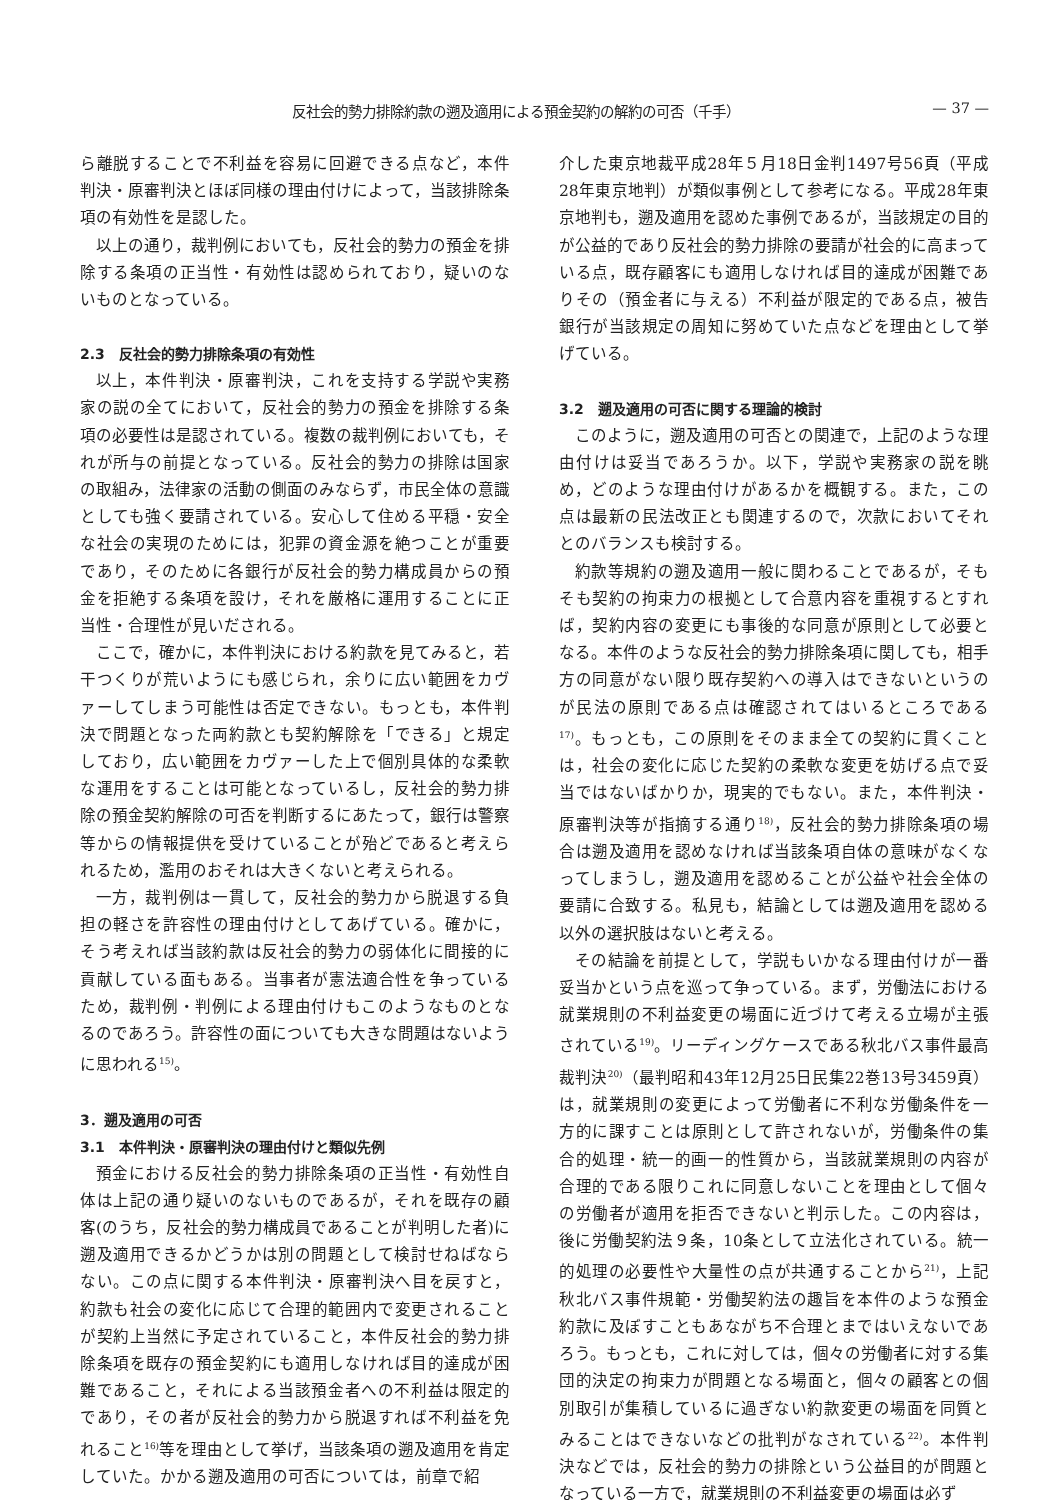反社会的勢力排除約款の遡及適用による預金契約の解約の可否（千手） — 37 —
ら離脱することで不利益を容易に回避できる点など，本件判決・原審判決とほぼ同様の理由付けによって，当該排除条項の有効性を是認した。
以上の通り，裁判例においても，反社会的勢力の預金を排除する条項の正当性・有効性は認められており，疑いのないものとなっている。
2.3　反社会的勢力排除条項の有効性
以上，本件判決・原審判決，これを支持する学説や実務家の説の全てにおいて，反社会的勢力の預金を排除する条項の必要性は是認されている。複数の裁判例においても，それが所与の前提となっている。反社会的勢力の排除は国家の取組み，法律家の活動の側面のみならず，市民全体の意識としても強く要請されている。安心して住める平穏・安全な社会の実現のためには，犯罪の資金源を絶つことが重要であり，そのために各銀行が反社会的勢力構成員からの預金を拒絶する条項を設け，それを厳格に運用することに正当性・合理性が見いだされる。
ここで，確かに，本件判決における約款を見てみると，若干つくりが荒いようにも感じられ，余りに広い範囲をカヴァーしてしまう可能性は否定できない。もっとも，本件判決で問題となった両約款とも契約解除を「できる」と規定しており，広い範囲をカヴァーした上で個別具体的な柔軟な運用をすることは可能となっているし，反社会的勢力排除の預金契約解除の可否を判断するにあたって，銀行は警察等からの情報提供を受けていることが殆どであると考えられるため，濫用のおそれは大きくないと考えられる。
一方，裁判例は一貫して，反社会的勢力から脱退する負担の軽さを許容性の理由付けとしてあげている。確かに，そう考えれば当該約款は反社会的勢力の弱体化に間接的に貢献している面もある。当事者が憲法適合性を争っているため，裁判例・判例による理由付けもこのようなものとなるのであろう。許容性の面についても大きな問題はないように思われる<sup>15)</sup>。
3．遡及適用の可否
3.1　本件判決・原審判決の理由付けと類似先例
預金における反社会的勢力排除条項の正当性・有効性自体は上記の通り疑いのないものであるが，それを既存の顧客(のうち，反社会的勢力構成員であることが判明した者)に遡及適用できるかどうかは別の問題として検討せねばならない。この点に関する本件判決・原審判決へ目を戻すと，約款も社会の変化に応じて合理的範囲内で変更されることが契約上当然に予定されていること，本件反社会的勢力排除条項を既存の預金契約にも適用しなければ目的達成が困難であること，それによる当該預金者への不利益は限定的であり，その者が反社会的勢力から脱退すれば不利益を免れること<sup>16)</sup>等を理由として挙げ，当該条項の遡及適用を肯定していた。かかる遡及適用の可否については，前章で紹
介した東京地裁平成28年５月18日金判1497号56頁（平成28年東京地判）が類似事例として参考になる。平成28年東京地判も，遡及適用を認めた事例であるが，当該規定の目的が公益的であり反社会的勢力排除の要請が社会的に高まっている点，既存顧客にも適用しなければ目的達成が困難でありその（預金者に与える）不利益が限定的である点，被告銀行が当該規定の周知に努めていた点などを理由として挙げている。
3.2　遡及適用の可否に関する理論的検討
このように，遡及適用の可否との関連で，上記のような理由付けは妥当であろうか。以下，学説や実務家の説を眺め，どのような理由付けがあるかを概観する。また，この点は最新の民法改正とも関連するので，次款においてそれとのバランスも検討する。
約款等規約の遡及適用一般に関わることであるが，そもそも契約の拘束力の根拠として合意内容を重視するとすれば，契約内容の変更にも事後的な同意が原則として必要となる。本件のような反社会的勢力排除条項に関しても，相手方の同意がない限り既存契約への導入はできないというのが民法の原則である点は確認されてはいるところである<sup>17)</sup>。もっとも，この原則をそのまま全ての契約に貫くことは，社会の変化に応じた契約の柔軟な変更を妨げる点で妥当ではないばかりか，現実的でもない。また，本件判決・原審判決等が指摘する通り<sup>18)</sup>，反社会的勢力排除条項の場合は遡及適用を認めなければ当該条項自体の意味がなくなってしまうし，遡及適用を認めることが公益や社会全体の要請に合致する。私見も，結論としては遡及適用を認める以外の選択肢はないと考える。
その結論を前提として，学説もいかなる理由付けが一番妥当かという点を巡って争っている。まず，労働法における就業規則の不利益変更の場面に近づけて考える立場が主張されている<sup>19)</sup>。リーディングケースである秋北バス事件最高裁判決<sup>20)</sup>（最判昭和43年12月25日民集22巻13号3459頁）は，就業規則の変更によって労働者に不利な労働条件を一方的に課すことは原則として許されないが，労働条件の集合的処理・統一的画一的性質から，当該就業規則の内容が合理的である限りこれに同意しないことを理由として個々の労働者が適用を拒否できないと判示した。この内容は，後に労働契約法９条，10条として立法化されている。統一的処理の必要性や大量性の点が共通することから<sup>21)</sup>，上記秋北バス事件規範・労働契約法の趣旨を本件のような預金約款に及ぼすこともあながち不合理とまではいえないであろう。もっとも，これに対しては，個々の労働者に対する集団的決定の拘束力が問題となる場面と，個々の顧客との個別取引が集積しているに過ぎない約款変更の場面を同質とみることはできないなどの批判がなされている<sup>22)</sup>。本件判決などでは，反社会的勢力の排除という公益目的が問題となっている一方で，就業規則の不利益変更の場面は必ず